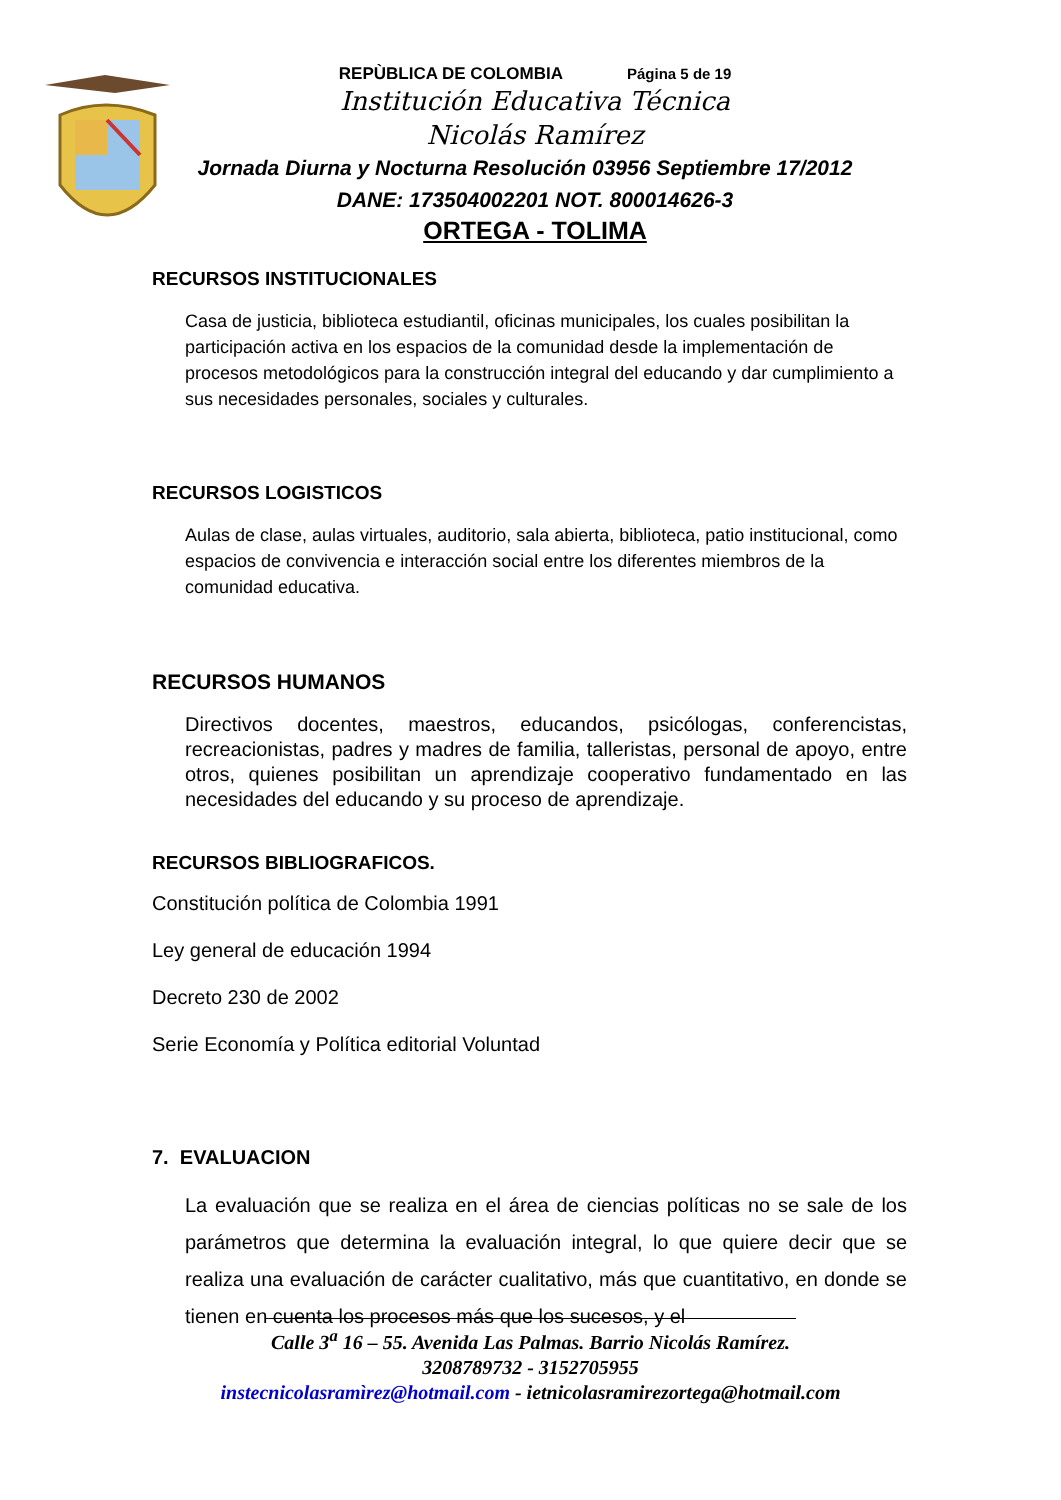REPÙBLICA DE COLOMBIA Página 5 de 19
Institución Educativa Técnica
Nicolás Ramírez
Jornada Diurna y Nocturna Resolución 03956 Septiembre 17/2012
DANE: 173504002201 NOT. 800014626-3
ORTEGA - TOLIMA
RECURSOS INSTITUCIONALES
Casa de justicia, biblioteca estudiantil, oficinas municipales, los cuales posibilitan la participación activa en los espacios de la comunidad desde la implementación de procesos metodológicos para la construcción integral del educando y dar cumplimiento a sus necesidades personales, sociales y culturales.
RECURSOS LOGISTICOS
Aulas de clase, aulas virtuales, auditorio, sala abierta, biblioteca, patio institucional, como espacios de convivencia e interacción social entre los diferentes miembros de la comunidad educativa.
RECURSOS HUMANOS
Directivos docentes, maestros, educandos, psicólogas, conferencistas, recreacionistas, padres y madres de familia, talleristas, personal de apoyo, entre otros, quienes posibilitan un aprendizaje cooperativo fundamentado en las necesidades del educando y su proceso de aprendizaje.
RECURSOS BIBLIOGRAFICOS.
Constitución política de Colombia 1991
Ley general de educación 1994
Decreto 230 de 2002
Serie Economía y Política editorial Voluntad
7. EVALUACION
La evaluación que se realiza en el área de ciencias políticas no se sale de los parámetros que determina la evaluación integral, lo que quiere decir que se realiza una evaluación de carácter cualitativo, más que cuantitativo, en donde se tienen en cuenta los procesos más que los sucesos, y el
Calle 3<sup>a</sup> 16 – 55. Avenida Las Palmas. Barrio Nicolás Ramírez.
3208789732 - 3152705955
instecnicolasramìrez@hotmail.com - ietnicolasramirezortega@hotmail.com